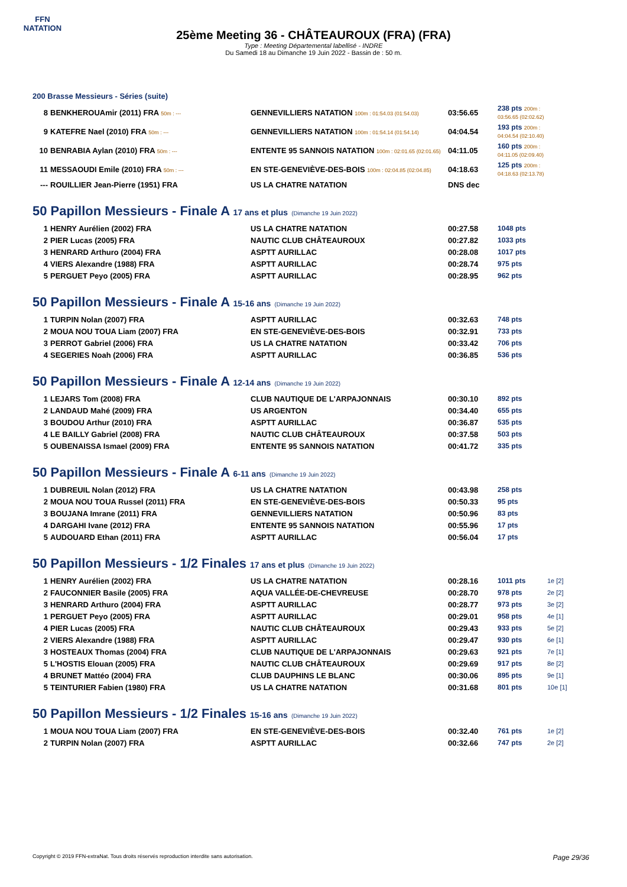FFN
NATATION
25ème Meeting 36 - CHÂTEAUROUX (FRA) (FRA)
Type : Meeting Départemental labellisé - INDRE
Du Samedi 18 au Dimanche 19 Juin 2022 - Bassin de : 50 m.
200 Brasse Messieurs - Séries (suite)
| 8 | BENKHEROUAmir (2011) FRA 50m : --- | GENNEVILLIERS NATATION 100m : 01:54.03 (01:54.03) | 03:56.65 | 238 pts 200m : 03:56.65 (02:02.62) | |
| 9 | KATEFRE Nael (2010) FRA 50m : --- | GENNEVILLIERS NATATION 100m : 01:54.14 (01:54.14) | 04:04.54 | 193 pts 200m : 04:04.54 (02:10.40) | |
| 10 | BENRABIA Aylan (2010) FRA 50m : --- | ENTENTE 95 SANNOIS NATATION 100m : 02:01.65 (02:01.65) | 04:11.05 | 160 pts 200m : 04:11.05 (02:09.40) | |
| 11 | MESSAOUDI Emile (2010) FRA 50m : --- | EN STE-GENEVIÈVE-DES-BOIS 100m : 02:04.85 (02:04.85) | 04:18.63 | 125 pts 200m : 04:18.63 (02:13.78) | |
| --- | ROUILLIER Jean-Pierre (1951) FRA | US LA CHATRE NATATION | DNS dec | | |
50 Papillon Messieurs - Finale A 17 ans et plus (Dimanche 19 Juin 2022)
| 1 | HENRY Aurélien (2002) FRA | US LA CHATRE NATATION | 00:27.58 | 1048 pts | |
| 2 | PIER Lucas (2005) FRA | NAUTIC CLUB CHÂTEAUROUX | 00:27.82 | 1033 pts | |
| 3 | HENRARD Arthuro (2004) FRA | ASPTT AURILLAC | 00:28.08 | 1017 pts | |
| 4 | VIERS Alexandre (1988) FRA | ASPTT AURILLAC | 00:28.74 | 975 pts | |
| 5 | PERGUET Peyo (2005) FRA | ASPTT AURILLAC | 00:28.95 | 962 pts | |
50 Papillon Messieurs - Finale A 15-16 ans (Dimanche 19 Juin 2022)
| 1 | TURPIN Nolan (2007) FRA | ASPTT AURILLAC | 00:32.63 | 748 pts | |
| 2 | MOUA NOU TOUA Liam (2007) FRA | EN STE-GENEVIÈVE-DES-BOIS | 00:32.91 | 733 pts | |
| 3 | PERROT Gabriel (2006) FRA | US LA CHATRE NATATION | 00:33.42 | 706 pts | |
| 4 | SEGERIES Noah (2006) FRA | ASPTT AURILLAC | 00:36.85 | 536 pts | |
50 Papillon Messieurs - Finale A 12-14 ans (Dimanche 19 Juin 2022)
| 1 | LEJARS Tom (2008) FRA | CLUB NAUTIQUE DE L'ARPAJONNAIS | 00:30.10 | 892 pts | |
| 2 | LANDAUD Mahé (2009) FRA | US ARGENTON | 00:34.40 | 655 pts | |
| 3 | BOUDOU Arthur (2010) FRA | ASPTT AURILLAC | 00:36.87 | 535 pts | |
| 4 | LE BAILLY Gabriel (2008) FRA | NAUTIC CLUB CHÂTEAUROUX | 00:37.58 | 503 pts | |
| 5 | OUBENAISSA Ismael (2009) FRA | ENTENTE 95 SANNOIS NATATION | 00:41.72 | 335 pts | |
50 Papillon Messieurs - Finale A 6-11 ans (Dimanche 19 Juin 2022)
| 1 | DUBREUIL Nolan (2012) FRA | US LA CHATRE NATATION | 00:43.98 | 258 pts | |
| 2 | MOUA NOU TOUA Russel (2011) FRA | EN STE-GENEVIÈVE-DES-BOIS | 00:50.33 | 95 pts | |
| 3 | BOUJANA Imrane (2011) FRA | GENNEVILLIERS NATATION | 00:50.96 | 83 pts | |
| 4 | DARGAHI Ivane (2012) FRA | ENTENTE 95 SANNOIS NATATION | 00:55.96 | 17 pts | |
| 5 | AUDOUARD Ethan (2011) FRA | ASPTT AURILLAC | 00:56.04 | 17 pts | |
50 Papillon Messieurs - 1/2 Finales 17 ans et plus (Dimanche 19 Juin 2022)
| 1 | HENRY Aurélien (2002) FRA | US LA CHATRE NATATION | 00:28.16 | 1011 pts | 1e [2] |
| 2 | FAUCONNIER Basile (2005) FRA | AQUA VALLÉE-DE-CHEVREUSE | 00:28.70 | 978 pts | 2e [2] |
| 3 | HENRARD Arthuro (2004) FRA | ASPTT AURILLAC | 00:28.77 | 973 pts | 3e [2] |
| 1 | PERGUET Peyo (2005) FRA | ASPTT AURILLAC | 00:29.01 | 958 pts | 4e [1] |
| 4 | PIER Lucas (2005) FRA | NAUTIC CLUB CHÂTEAUROUX | 00:29.43 | 933 pts | 5e [2] |
| 2 | VIERS Alexandre (1988) FRA | ASPTT AURILLAC | 00:29.47 | 930 pts | 6e [1] |
| 3 | HOSTEAUX Thomas (2004) FRA | CLUB NAUTIQUE DE L'ARPAJONNAIS | 00:29.63 | 921 pts | 7e [1] |
| 5 | L'HOSTIS Elouan (2005) FRA | NAUTIC CLUB CHÂTEAUROUX | 00:29.69 | 917 pts | 8e [2] |
| 4 | BRUNET Mattéo (2004) FRA | CLUB DAUPHINS LE BLANC | 00:30.06 | 895 pts | 9e [1] |
| 5 | TEINTURIER Fabien (1980) FRA | US LA CHATRE NATATION | 00:31.68 | 801 pts | 10e [1] |
50 Papillon Messieurs - 1/2 Finales 15-16 ans (Dimanche 19 Juin 2022)
| 1 | MOUA NOU TOUA Liam (2007) FRA | EN STE-GENEVIÈVE-DES-BOIS | 00:32.40 | 761 pts | 1e [2] |
| 2 | TURPIN Nolan (2007) FRA | ASPTT AURILLAC | 00:32.66 | 747 pts | 2e [2] |
Copyright © 2019 FFN-extraNat. Tous droits réservés reproduction interdite sans autorisation. Page 29/36